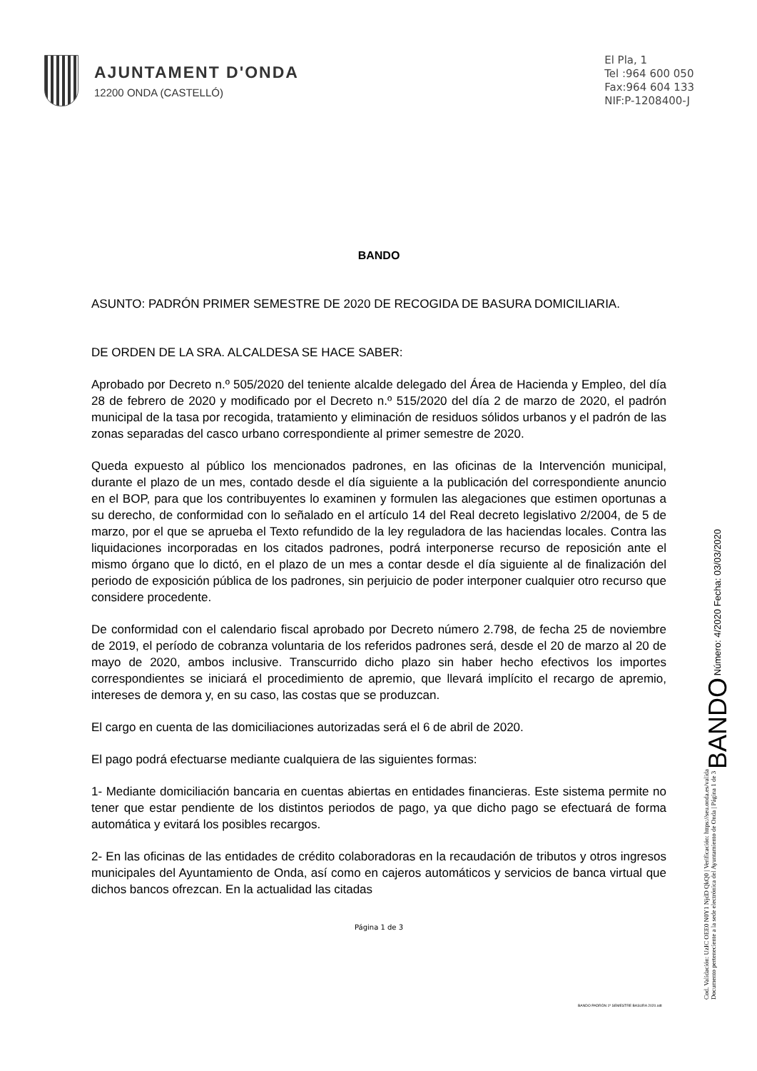AJUNTAMENT D'ONDA
12200 ONDA (CASTELLÓ)
El Pla, 1
Tel :964 600 050
Fax:964 604 133
NIF:P-1208400-J
BANDO
ASUNTO: PADRÓN PRIMER SEMESTRE DE 2020 DE RECOGIDA DE BASURA DOMICILIARIA.
DE ORDEN DE LA SRA. ALCALDESA SE HACE SABER:
Aprobado por Decreto n.º 505/2020 del teniente alcalde delegado del Área de Hacienda y Empleo, del día 28 de febrero de 2020 y modificado por el Decreto n.º 515/2020 del día 2 de marzo de 2020, el padrón municipal de la tasa por recogida, tratamiento y eliminación de residuos sólidos urbanos y el padrón de las zonas separadas del casco urbano correspondiente al primer semestre de 2020.
Queda expuesto al público los mencionados padrones, en las oficinas de la Intervención municipal, durante el plazo de un mes, contado desde el día siguiente a la publicación del correspondiente anuncio en el BOP, para que los contribuyentes lo examinen y formulen las alegaciones que estimen oportunas a su derecho, de conformidad con lo señalado en el artículo 14 del Real decreto legislativo 2/2004, de 5 de marzo, por el que se aprueba el Texto refundido de la ley reguladora de las haciendas locales. Contra las liquidaciones incorporadas en los citados padrones, podrá interponerse recurso de reposición ante el mismo órgano que lo dictó, en el plazo de un mes a contar desde el día siguiente al de finalización del periodo de exposición pública de los padrones, sin perjuicio de poder interponer cualquier otro recurso que considere procedente.
De conformidad con el calendario fiscal aprobado por Decreto número 2.798, de fecha 25 de noviembre de 2019, el período de cobranza voluntaria de los referidos padrones será, desde el 20 de marzo al 20 de mayo de 2020, ambos inclusive. Transcurrido dicho plazo sin haber hecho efectivos los importes correspondientes se iniciará el procedimiento de apremio, que llevará implícito el recargo de apremio, intereses de demora y, en su caso, las costas que se produzcan.
El cargo en cuenta de las domiciliaciones autorizadas será el 6 de abril de 2020.
El pago podrá efectuarse mediante cualquiera de las siguientes formas:
1- Mediante domiciliación bancaria en cuentas abiertas en entidades financieras. Este sistema permite no tener que estar pendiente de los distintos periodos de pago, ya que dicho pago se efectuará de forma automática y evitará los posibles recargos.
2- En las oficinas de las entidades de crédito colaboradoras en la recaudación de tributos y otros ingresos municipales del Ayuntamiento de Onda, así como en cajeros automáticos y servicios de banca virtual que dichos bancos ofrezcan. En la actualidad las citadas
Página 1 de 3
BANDO PADRÓN 1º SEMESTRE BASURA 2020.odt
Cod. Validación: UzIC OEE0 N0Y1 NjdD QkQ0 | Verificación: https://seu.onda.es/valida
Documento perteneciente a la sede electrónica del Ayuntamiento de Onda | Página 1 de 3
BANDO Número: 4/2020 Fecha: 03/03/2020